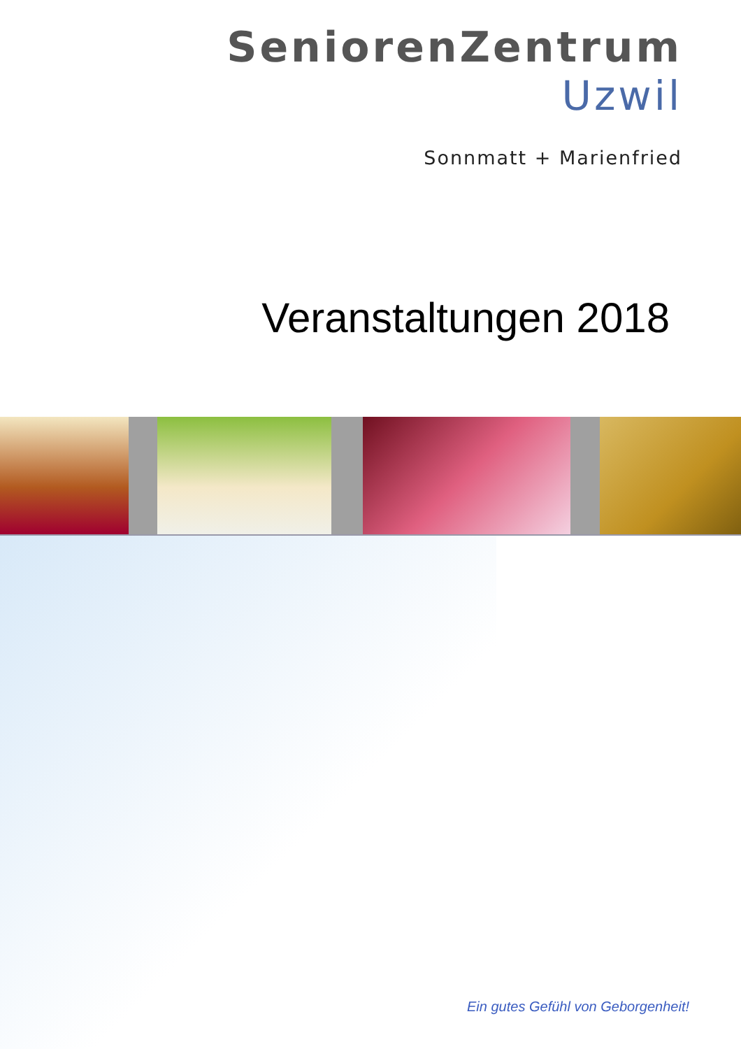SeniorenZentrum
Uzwil
Sonnmatt + Marienfried
Veranstaltungen 2018
Ein gutes Gefühl von Geborgenheit!